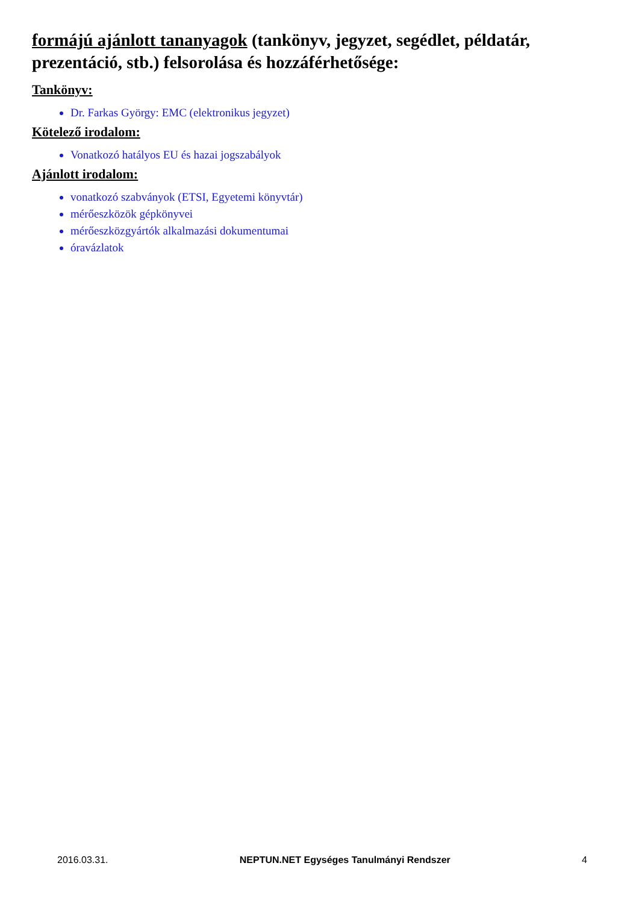formájú ajánlott tananyagok (tankönyv, jegyzet, segédlet, példatár, prezentáció, stb.) felsorolása és hozzáférhetősége:
Tankönyv:
Dr. Farkas György: EMC (elektronikus jegyzet)
Kötelező irodalom:
Vonatkozó hatályos EU és hazai jogszabályok
Ajánlott irodalom:
vonatkozó szabványok (ETSI, Egyetemi könyvtár)
mérőeszközök gépkönyvei
mérőeszközgyártók alkalmazási dokumentumai
óravázlatok
2016.03.31. NEPTUN.NET Egységes Tanulmányi Rendszer 4